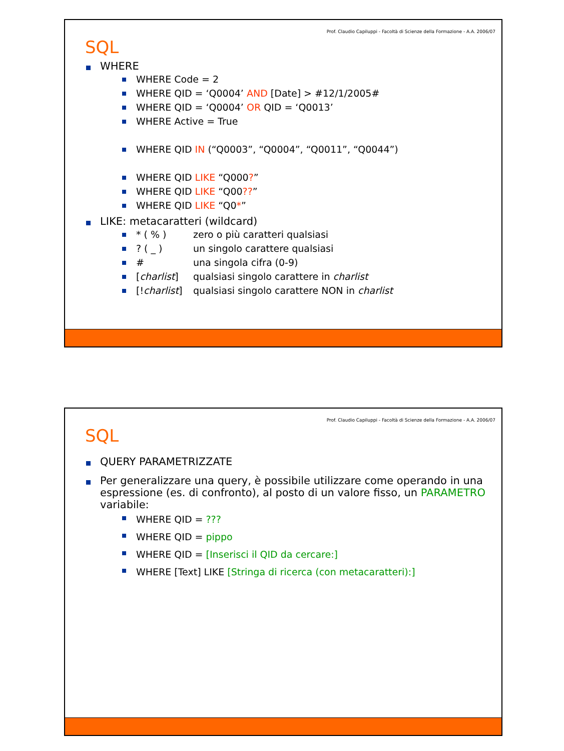Prof. Claudio Capiluppi - Facoltà di Scienze della Formazione - A.A. 2006/07
SQL
WHERE
WHERE Code = 2
WHERE QID = ‘Q0004’ AND [Date] > #12/1/2005#
WHERE QID = ‘Q0004’ OR QID = ‘Q0013’
WHERE Active = True
WHERE QID IN (“Q0003”, “Q0004”, “Q0011”, “Q0044”)
WHERE QID LIKE “Q000?”
WHERE QID LIKE “Q00??”
WHERE QID LIKE “Q0*”
LIKE: metacaratteri (wildcard)
* ( % ) zero o più caratteri qualsiasi
? ( _ ) un singolo carattere qualsiasi
# una singola cifra (0-9)
[charlist] qualsiasi singolo carattere in charlist
[!charlist] qualsiasi singolo carattere NON in charlist
Prof. Claudio Capiluppi - Facoltà di Scienze della Formazione - A.A. 2006/07
SQL
QUERY PARAMETRIZZATE
Per generalizzare una query, è possibile utilizzare come operando in una espressione (es. di confronto), al posto di un valore fisso, un PARAMETRO variabile:
WHERE QID = ???
WHERE QID = pippo
WHERE QID = [Inserisci il QID da cercare:]
WHERE [Text] LIKE [Stringa di ricerca (con metacaratteri):]